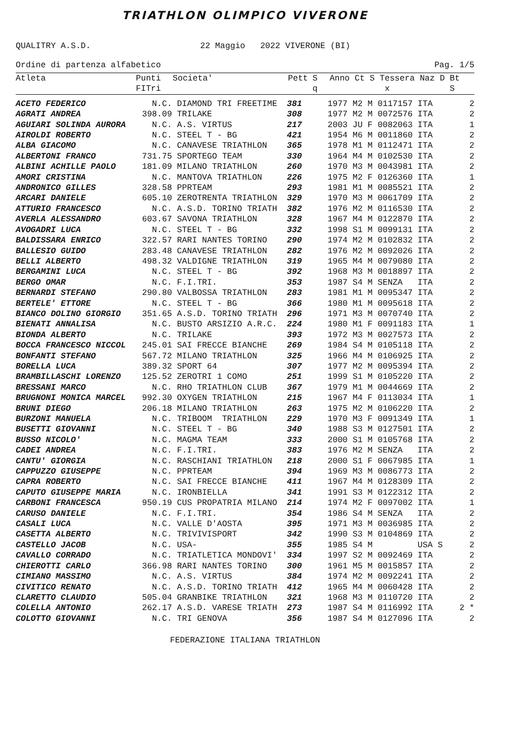TRIATHLON OLIMPICO VIVERONE
QUALITRY A.S.D. 22 Maggio 2022 VIVERONE (BI)
Ordine di partenza alfabetico Pag. 1/5
| Atleta | Punti FITri | Societa' | Pett | S q | Anno Ct S Tessera Naz D Bt x S | |
| --- | --- | --- | --- | --- | --- | --- |
| ACETO FEDERICO | N.C. | DIAMOND TRI FREETIME | 381 | | 1977 M2 M 0117157 ITA | 2 |
| AGRATI ANDREA | 398.09 | TRILAKE | 308 | | 1977 M2 M 0072576 ITA | 2 |
| AGUIARI SOLINDA AURORA | N.C. | A.S. VIRTUS | 217 | | 2003 JU F 0082063 ITA | 1 |
| AIROLDI ROBERTO | N.C. | STEEL T - BG | 421 | | 1954 M6 M 0011860 ITA | 2 |
| ALBA GIACOMO | N.C. | CANAVESE TRIATHLON | 365 | | 1978 M1 M 0112471 ITA | 2 |
| ALBERTONI FRANCO | 731.75 | SPORTEGO TEAM | 330 | | 1964 M4 M 0102530 ITA | 2 |
| ALBINI ACHILLE PAOLO | 181.09 | MILANO TRIATHLON | 260 | | 1970 M3 M 0043981 ITA | 2 |
| AMORI CRISTINA | N.C. | MANTOVA TRIATHLON | 226 | | 1975 M2 F 0126360 ITA | 1 |
| ANDRONICO GILLES | 328.58 | PPRTEAM | 293 | | 1981 M1 M 0085521 ITA | 2 |
| ARCARI DANIELE | 605.10 | ZEROTRENTA TRIATHLON | 329 | | 1970 M3 M 0061709 ITA | 2 |
| ATTURIO FRANCESCO | N.C. | A.S.D. TORINO TRIATH | 382 | | 1976 M2 M 0116530 ITA | 2 |
| AVERLA ALESSANDRO | 603.67 | SAVONA TRIATHLON | 328 | | 1967 M4 M 0122870 ITA | 2 |
| AVOGADRI LUCA | N.C. | STEEL T - BG | 332 | | 1998 S1 M 0099131 ITA | 2 |
| BALDISSARA ENRICO | 322.57 | RARI NANTES TORINO | 290 | | 1974 M2 M 0102832 ITA | 2 |
| BALLESIO GUIDO | 283.48 | CANAVESE TRIATHLON | 282 | | 1976 M2 M 0092026 ITA | 2 |
| BELLI ALBERTO | 498.32 | VALDIGNE TRIATHLON | 319 | | 1965 M4 M 0079080 ITA | 2 |
| BERGAMINI LUCA | N.C. | STEEL T - BG | 392 | | 1968 M3 M 0018897 ITA | 2 |
| BERGO OMAR | N.C. | F.I.TRI. | 353 | | 1987 S4 M SENZA ITA | 2 |
| BERNARDI STEFANO | 290.80 | VALBOSSA TRIATHLON | 283 | | 1981 M1 M 0095347 ITA | 2 |
| BERTELE' ETTORE | N.C. | STEEL T - BG | 366 | | 1980 M1 M 0095618 ITA | 2 |
| BIANCO DOLINO GIORGIO | 351.65 | A.S.D. TORINO TRIATH | 296 | | 1971 M3 M 0070740 ITA | 2 |
| BIENATI ANNALISA | N.C. | BUSTO ARSIZIO A.R.C. | 224 | | 1980 M1 F 0091183 ITA | 1 |
| BIONDA ALBERTO | N.C. | TRILAKE | 393 | | 1972 M3 M 0027573 ITA | 2 |
| BOCCA FRANCESCO NICCOL | 245.01 | SAI FRECCE BIANCHE | 269 | | 1984 S4 M 0105118 ITA | 2 |
| BONFANTI STEFANO | 567.72 | MILANO TRIATHLON | 325 | | 1966 M4 M 0106925 ITA | 2 |
| BORELLA LUCA | 389.32 | SPORT 64 | 307 | | 1977 M2 M 0095394 ITA | 2 |
| BRAMBILLASCHI LORENZO | 125.52 | ZEROTRI 1 COMO | 251 | | 1999 S1 M 0105220 ITA | 2 |
| BRESSANI MARCO | N.C. | RHO TRIATHLON CLUB | 367 | | 1979 M1 M 0044669 ITA | 2 |
| BRUGNONI MONICA MARCEL | 992.30 | OXYGEN TRIATHLON | 215 | | 1967 M4 F 0113034 ITA | 1 |
| BRUNI DIEGO | 206.18 | MILANO TRIATHLON | 263 | | 1975 M2 M 0106220 ITA | 2 |
| BURZONI MANUELA | N.C. | TRIBOOM TRIATHLON | 229 | | 1970 M3 F 0091349 ITA | 1 |
| BUSETTI GIOVANNI | N.C. | STEEL T - BG | 340 | | 1988 S3 M 0127501 ITA | 2 |
| BUSSO NICOLO' | N.C. | MAGMA TEAM | 333 | | 2000 S1 M 0105768 ITA | 2 |
| CADEI ANDREA | N.C. | F.I.TRI. | 383 | | 1976 M2 M SENZA ITA | 2 |
| CANTU' GIORGIA | N.C. | RASCHIANI TRIATHLON | 218 | | 2000 S1 F 0067985 ITA | 1 |
| CAPPUZZO GIUSEPPE | N.C. | PPRTEAM | 394 | | 1969 M3 M 0086773 ITA | 2 |
| CAPRA ROBERTO | N.C. | SAI FRECCE BIANCHE | 411 | | 1967 M4 M 0128309 ITA | 2 |
| CAPUTO GIUSEPPE MARIA | N.C. | IRONBIELLA | 341 | | 1991 S3 M 0122312 ITA | 2 |
| CARBONI FRANCESCA | 950.19 | CUS PROPATRIA MILANO | 214 | | 1974 M2 F 0097002 ITA | 1 |
| CARUSO DANIELE | N.C. | F.I.TRI. | 354 | | 1986 S4 M SENZA ITA | 2 |
| CASALI LUCA | N.C. | VALLE D'AOSTA | 395 | | 1971 M3 M 0036985 ITA | 2 |
| CASETTA ALBERTO | N.C. | TRIVIVISPORT | 342 | | 1990 S3 M 0104869 ITA | 2 |
| CASTELLO JACOB | N.C. | USA- | 355 | | 1985 S4 M USA S | 2 |
| CAVALLO CORRADO | N.C. | TRIATLETICA MONDOVI' | 334 | | 1997 S2 M 0092469 ITA | 2 |
| CHIEROTTI CARLO | 366.98 | RARI NANTES TORINO | 300 | | 1961 M5 M 0015857 ITA | 2 |
| CIMIANO MASSIMO | N.C. | A.S. VIRTUS | 384 | | 1974 M2 M 0092241 ITA | 2 |
| CIVITICO RENATO | N.C. | A.S.D. TORINO TRIATH | 412 | | 1965 M4 M 0060428 ITA | 2 |
| CLARETTO CLAUDIO | 505.04 | GRANBIKE TRIATHLON | 321 | | 1968 M3 M 0110720 ITA | 2 |
| COLELLA ANTONIO | 262.17 | A.S.D. VARESE TRIATH | 273 | | 1987 S4 M 0116992 ITA | 2 * |
| COLOTTO GIOVANNI | N.C. | TRI GENOVA | 356 | | 1987 S4 M 0127096 ITA | 2 |
FEDERAZIONE ITALIANA TRIATHLON